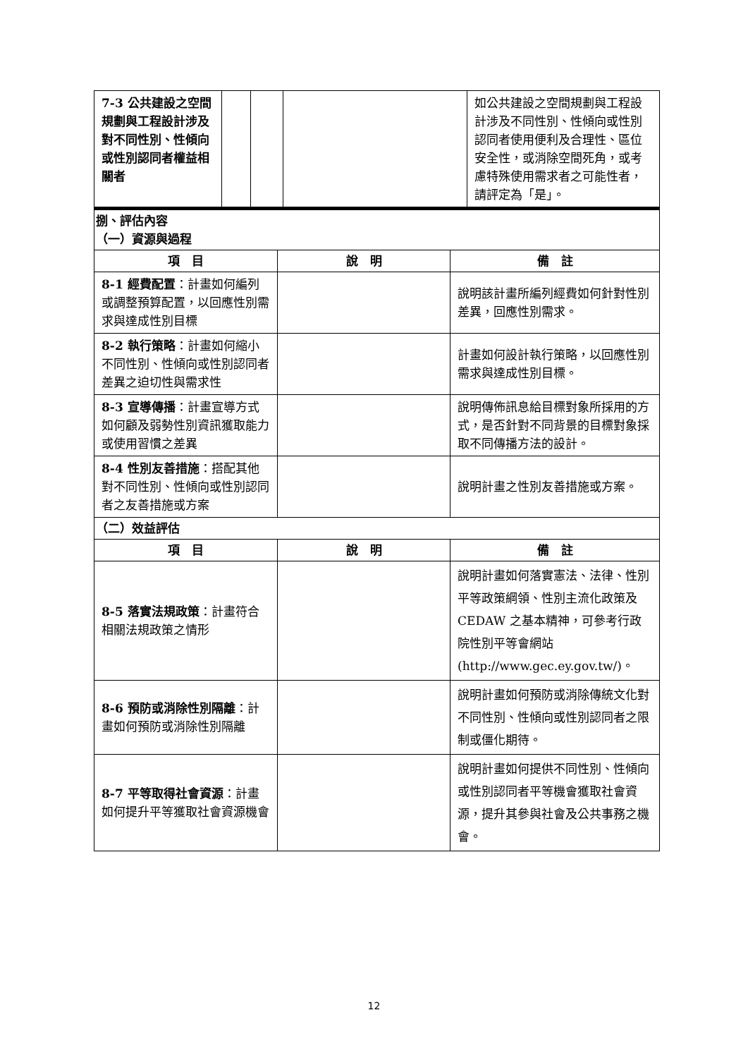| 7-3 公共建設之空間規劃與工程設計涉及對不同性別、性傾向或性別認同者權益相關者 | | | | 如公共建設之空間規劃與工程設計涉及不同性別、性傾向或性別認同者使用便利及合理性、區位安全性，或消除空間死角，或考慮特殊使用需求者之可能性者，請評定為「是」。 |
| 捌、評估內容 （一）資源與過程 | | |
| 項 目 | 說 明 | 備 註 |
| 8-1 經費配置 ：計畫如何編列或調整預算配置，以回應性別需求與達成性別目標 | | 說明該計畫所編列經費如何針對性別差異，回應性別需求。 |
| 8-2 執行策略 ：計畫如何縮小不同性別、性傾向或性別認同者差異之迫切性與需求性 | | 計畫如何設計執行策略，以回應性別需求與達成性別目標。 |
| 8-3 宣導傳播 ：計畫宣導方式如何顧及弱勢性別資訊獲取能力或使用習慣之差異 | | 說明傳佈訊息給目標對象所採用的方式，是否針對不同背景的目標對象採取不同傳播方法的設計。 |
| 8-4 性別友善措施 ：搭配其他對不同性別、性傾向或性別認同者之友善措施或方案 | | 說明計畫之性別友善措施或方案。 |
| （二）效益評估 | | |
| 項 目 | 說 明 | 備 註 |
| 8-5 落實法規政策 ：計畫符合相關法規政策之情形 | | 說明計畫如何落實憲法、法律、性別平等政策綱領、性別主流化政策及 CEDAW 之基本精神，可參考行政院性別平等會網站( http://www.gec.ey.gov.tw/ )。 |
| 8-6 預防或消除性別隔離 ：計畫如何預防或消除性別隔離 | | 說明計畫如何預防或消除傳統文化對不同性別、性傾向或性別認同者之限制或僵化期待。 |
| 8-7 平等取得社會資源 ：計畫如何提升平等獲取社會資源機會 | | 說明計畫如何提供不同性別、性傾向或性別認同者平等機會獲取社會資源，提升其參與社會及公共事務之機會。 |
12